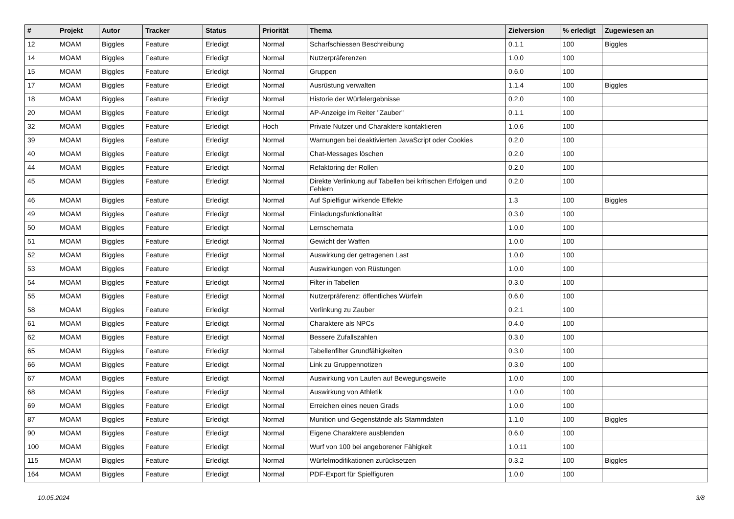| # | Projekt | Autor | Tracker | Status | Priorität | Thema | Zielversion | % erledigt | Zugewiesen an |
| --- | --- | --- | --- | --- | --- | --- | --- | --- | --- |
| 12 | MOAM | Biggles | Feature | Erledigt | Normal | Scharfschiessen Beschreibung | 0.1.1 | 100 | Biggles |
| 14 | MOAM | Biggles | Feature | Erledigt | Normal | Nutzerpräferenzen | 1.0.0 | 100 | |
| 15 | MOAM | Biggles | Feature | Erledigt | Normal | Gruppen | 0.6.0 | 100 | |
| 17 | MOAM | Biggles | Feature | Erledigt | Normal | Ausrüstung verwalten | 1.1.4 | 100 | Biggles |
| 18 | MOAM | Biggles | Feature | Erledigt | Normal | Historie der Würfelergebnisse | 0.2.0 | 100 | |
| 20 | MOAM | Biggles | Feature | Erledigt | Normal | AP-Anzeige im Reiter "Zauber" | 0.1.1 | 100 | |
| 32 | MOAM | Biggles | Feature | Erledigt | Hoch | Private Nutzer und Charaktere kontaktieren | 1.0.6 | 100 | |
| 39 | MOAM | Biggles | Feature | Erledigt | Normal | Warnungen bei deaktivierten JavaScript oder Cookies | 0.2.0 | 100 | |
| 40 | MOAM | Biggles | Feature | Erledigt | Normal | Chat-Messages löschen | 0.2.0 | 100 | |
| 44 | MOAM | Biggles | Feature | Erledigt | Normal | Refaktoring der Rollen | 0.2.0 | 100 | |
| 45 | MOAM | Biggles | Feature | Erledigt | Normal | Direkte Verlinkung auf Tabellen bei kritischen Erfolgen und Fehlern | 0.2.0 | 100 | |
| 46 | MOAM | Biggles | Feature | Erledigt | Normal | Auf Spielfigur wirkende Effekte | 1.3 | 100 | Biggles |
| 49 | MOAM | Biggles | Feature | Erledigt | Normal | Einladungsfunktionalität | 0.3.0 | 100 | |
| 50 | MOAM | Biggles | Feature | Erledigt | Normal | Lernschemata | 1.0.0 | 100 | |
| 51 | MOAM | Biggles | Feature | Erledigt | Normal | Gewicht der Waffen | 1.0.0 | 100 | |
| 52 | MOAM | Biggles | Feature | Erledigt | Normal | Auswirkung der getragenen Last | 1.0.0 | 100 | |
| 53 | MOAM | Biggles | Feature | Erledigt | Normal | Auswirkungen von Rüstungen | 1.0.0 | 100 | |
| 54 | MOAM | Biggles | Feature | Erledigt | Normal | Filter in Tabellen | 0.3.0 | 100 | |
| 55 | MOAM | Biggles | Feature | Erledigt | Normal | Nutzerpräferenz: öffentliches Würfeln | 0.6.0 | 100 | |
| 58 | MOAM | Biggles | Feature | Erledigt | Normal | Verlinkung zu Zauber | 0.2.1 | 100 | |
| 61 | MOAM | Biggles | Feature | Erledigt | Normal | Charaktere als NPCs | 0.4.0 | 100 | |
| 62 | MOAM | Biggles | Feature | Erledigt | Normal | Bessere Zufallszahlen | 0.3.0 | 100 | |
| 65 | MOAM | Biggles | Feature | Erledigt | Normal | Tabellenfilter Grundfähigkeiten | 0.3.0 | 100 | |
| 66 | MOAM | Biggles | Feature | Erledigt | Normal | Link zu Gruppennotizen | 0.3.0 | 100 | |
| 67 | MOAM | Biggles | Feature | Erledigt | Normal | Auswirkung von Laufen auf Bewegungsweite | 1.0.0 | 100 | |
| 68 | MOAM | Biggles | Feature | Erledigt | Normal | Auswirkung von Athletik | 1.0.0 | 100 | |
| 69 | MOAM | Biggles | Feature | Erledigt | Normal | Erreichen eines neuen Grads | 1.0.0 | 100 | |
| 87 | MOAM | Biggles | Feature | Erledigt | Normal | Munition und Gegenstände als Stammdaten | 1.1.0 | 100 | Biggles |
| 90 | MOAM | Biggles | Feature | Erledigt | Normal | Eigene Charaktere ausblenden | 0.6.0 | 100 | |
| 100 | MOAM | Biggles | Feature | Erledigt | Normal | Wurf von 100 bei angeborener Fähigkeit | 1.0.11 | 100 | |
| 115 | MOAM | Biggles | Feature | Erledigt | Normal | Würfelmodifikationen zurücksetzen | 0.3.2 | 100 | Biggles |
| 164 | MOAM | Biggles | Feature | Erledigt | Normal | PDF-Export für Spielfiguren | 1.0.0 | 100 | |
10.05.2024 3/8